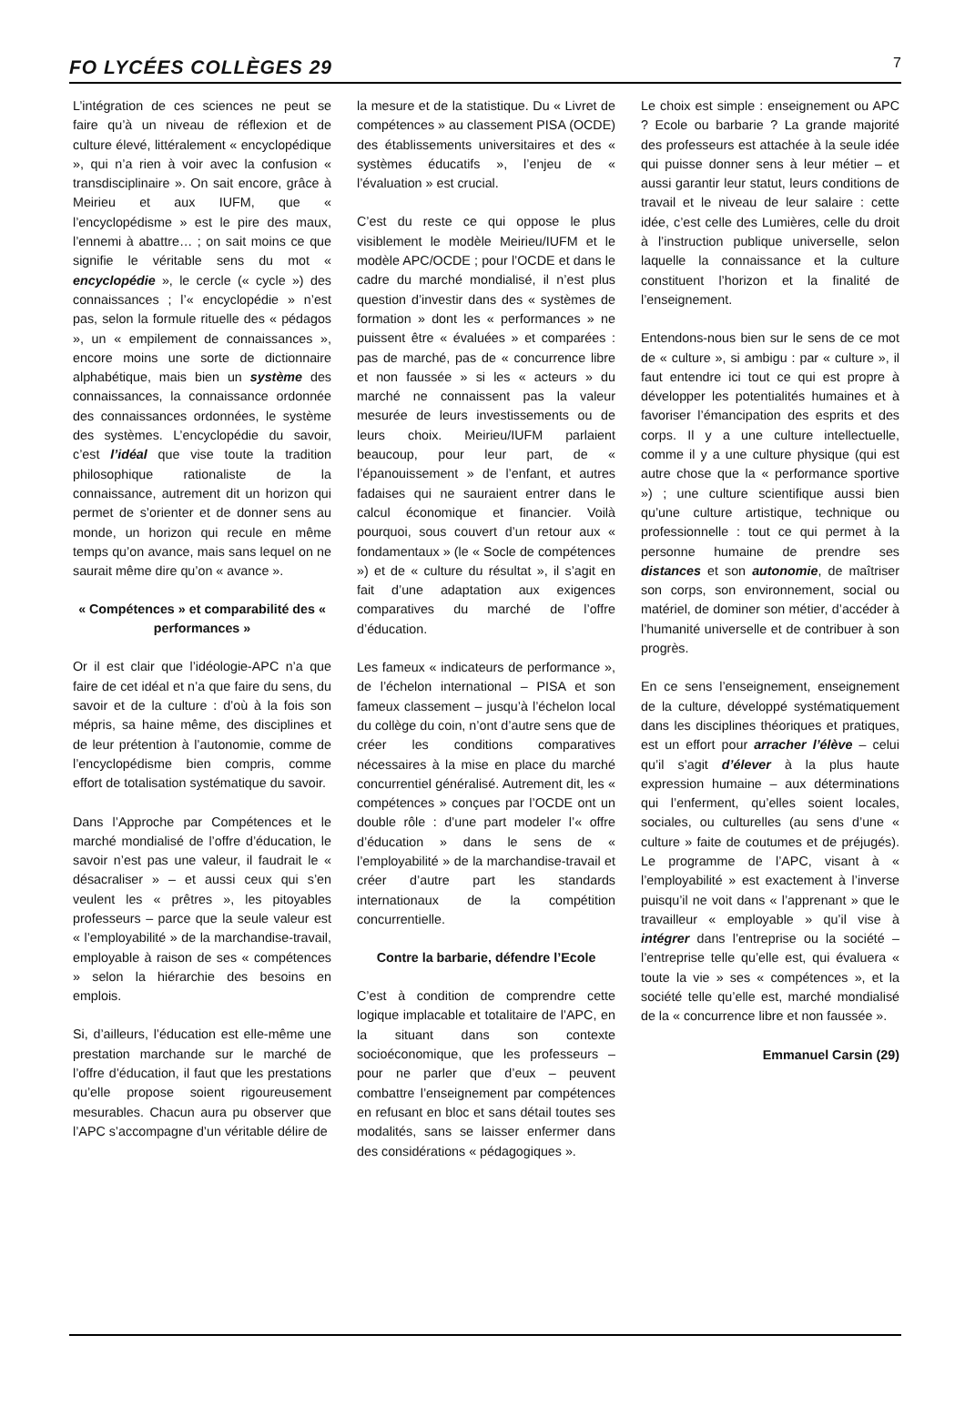FO LYCÉES COLLÈGES 29 7
L’intégration de ces sciences ne peut se faire qu’à un niveau de réflexion et de culture élevé, littéralement « encyclopédique », qui n’a rien à voir avec la confusion « transdisciplinaire ». On sait encore, grâce à Meirieu et aux IUFM, que « l’encyclopédisme » est le pire des maux, l’ennemi à abattre… ; on sait moins ce que signifie le véritable sens du mot « encyclopédie », le cercle (« cycle ») des connaissances ; l’« encyclopédie » n’est pas, selon la formule rituelle des « pédagos », un « empilement de connaissances », encore moins une sorte de dictionnaire alphabétique, mais bien un système des connaissances, la connaissance ordonnée des connaissances ordonnées, le système des systèmes. L’encyclopédie du savoir, c’est l’idéal que vise toute la tradition philosophique rationaliste de la connaissance, autrement dit un horizon qui permet de s’orienter et de donner sens au monde, un horizon qui recule en même temps qu’on avance, mais sans lequel on ne saurait même dire qu’on « avance ».
« Compétences » et comparabilité des « performances »
Or il est clair que l’idéologie-APC n’a que faire de cet idéal et n’a que faire du sens, du savoir et de la culture : d’où à la fois son mépris, sa haine même, des disciplines et de leur prétention à l’autonomie, comme de l’encyclopédisme bien compris, comme effort de totalisation systématique du savoir.
Dans l’Approche par Compétences et le marché mondialisé de l’offre d’éducation, le savoir n’est pas une valeur, il faudrait le « désacraliser » – et aussi ceux qui s’en veulent les « prêtres », les pitoyables professeurs – parce que la seule valeur est « l’employabilité » de la marchandise-travail, employable à raison de ses « compétences » selon la hiérarchie des besoins en emplois.
Si, d’ailleurs, l’éducation est elle-même une prestation marchande sur le marché de l’offre d’éducation, il faut que les prestations qu’elle propose soient rigoureusement mesurables. Chacun aura pu observer que l’APC s’accompagne d’un véritable délire de
la mesure et de la statistique. Du « Livret de compétences » au classement PISA (OCDE) des établissements universitaires et des « systèmes éducatifs », l’enjeu de « l’évaluation » est crucial.
C’est du reste ce qui oppose le plus visiblement le modèle Meirieu/IUFM et le modèle APC/OCDE ; pour l’OCDE et dans le cadre du marché mondialisé, il n’est plus question d’investir dans des « systèmes de formation » dont les « performances » ne puissent être « évaluées » et comparées : pas de marché, pas de « concurrence libre et non faussée » si les « acteurs » du marché ne connaissent pas la valeur mesurée de leurs investissements ou de leurs choix. Meirieu/IUFM parlaient beaucoup, pour leur part, de « l’épanouissement » de l’enfant, et autres fadaises qui ne sauraient entrer dans le calcul économique et financier. Voilà pourquoi, sous couvert d’un retour aux « fondamentaux » (le « Socle de compétences ») et de « culture du résultat », il s’agit en fait d’une adaptation aux exigences comparatives du marché de l’offre d’éducation.
Les fameux « indicateurs de performance », de l’échelon international – PISA et son fameux classement – jusqu’à l’échelon local du collège du coin, n’ont d’autre sens que de créer les conditions comparatives nécessaires à la mise en place du marché concurrentiel généralisé. Autrement dit, les « compétences » conçues par l’OCDE ont un double rôle : d’une part modeler l’« offre d’éducation » dans le sens de « l’employabilité » de la marchandise-travail et créer d’autre part les standards internationaux de la compétition concurrentielle.
Contre la barbarie, défendre l’Ecole
C’est à condition de comprendre cette logique implacable et totalitaire de l’APC, en la situant dans son contexte socioéconomique, que les professeurs – pour ne parler que d’eux – peuvent combattre l’enseignement par compétences en refusant en bloc et sans détail toutes ses modalités, sans se laisser enfermer dans des considérations « pédagogiques ».
Le choix est simple : enseignement ou APC ? Ecole ou barbarie ? La grande majorité des professeurs est attachée à la seule idée qui puisse donner sens à leur métier – et aussi garantir leur statut, leurs conditions de travail et le niveau de leur salaire : cette idée, c’est celle des Lumières, celle du droit à l’instruction publique universelle, selon laquelle la connaissance et la culture constituent l’horizon et la finalité de l’enseignement.
Entendons-nous bien sur le sens de ce mot de « culture », si ambigu : par « culture », il faut entendre ici tout ce qui est propre à développer les potentialités humaines et à favoriser l’émancipation des esprits et des corps. Il y a une culture intellectuelle, comme il y a une culture physique (qui est autre chose que la « performance sportive ») ; une culture scientifique aussi bien qu’une culture artistique, technique ou professionnelle : tout ce qui permet à la personne humaine de prendre ses distances et son autonomie, de maîtriser son corps, son environnement, social ou matériel, de dominer son métier, d’accéder à l’humanité universelle et de contribuer à son progrès.
En ce sens l’enseignement, enseignement de la culture, développé systématiquement dans les disciplines théoriques et pratiques, est un effort pour arracher l’élève – celui qu’il s’agit d’élever à la plus haute expression humaine – aux déterminations qui l’enferment, qu’elles soient locales, sociales, ou culturelles (au sens d’une « culture » faite de coutumes et de préjugés). Le programme de l’APC, visant à « l’employabilité » est exactement à l’inverse puisqu’il ne voit dans « l’apprenant » que le travailleur « employable » qu’il vise à intégrer dans l’entreprise ou la société – l’entreprise telle qu’elle est, qui évaluera « toute la vie » ses « compétences », et la société telle qu’elle est, marché mondialisé de la « concurrence libre et non faussée ».
Emmanuel Carsin (29)